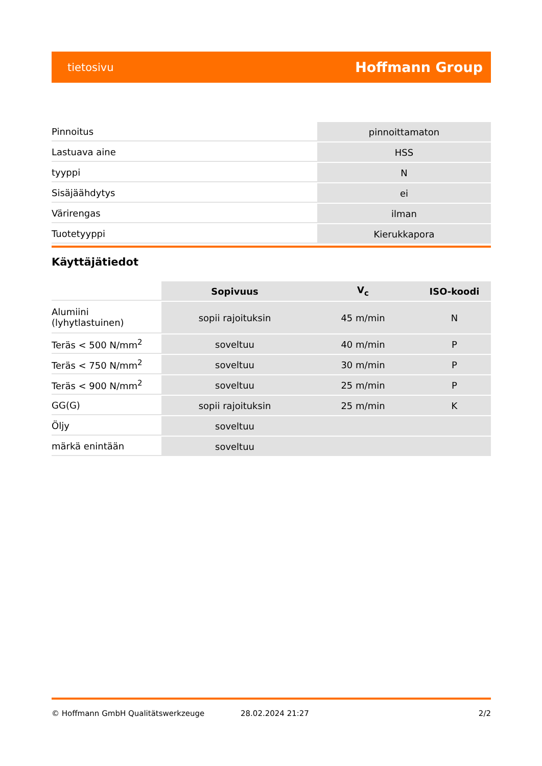tietosivu
Hoffmann Group
| Pinnoitus | pinnoittamaton |
| Lastuava aine | HSS |
| tyyppi | N |
| Sisäjäähdytys | ei |
| Värirengas | ilman |
| Tuotetyyppi | Kierukkapora |
Käyttäjätiedot
| | Sopivuus | V<sub>c</sub> | ISO-koodi |
| --- | --- | --- | --- |
| Alumiini (lyhytlastuinen) | sopii rajoituksin | 45 m/min | N |
| Teräs < 500 N/mm<sup>2</sup> | soveltuu | 40 m/min | P |
| Teräs < 750 N/mm<sup>2</sup> | soveltuu | 30 m/min | P |
| Teräs < 900 N/mm<sup>2</sup> | soveltuu | 25 m/min | P |
| GG(G) | sopii rajoituksin | 25 m/min | K |
| Öljy | soveltuu | | |
| märkä enintään | soveltuu | | |
© Hoffmann GmbH Qualitätswerkzeuge 28.02.2024 21:27 2/2